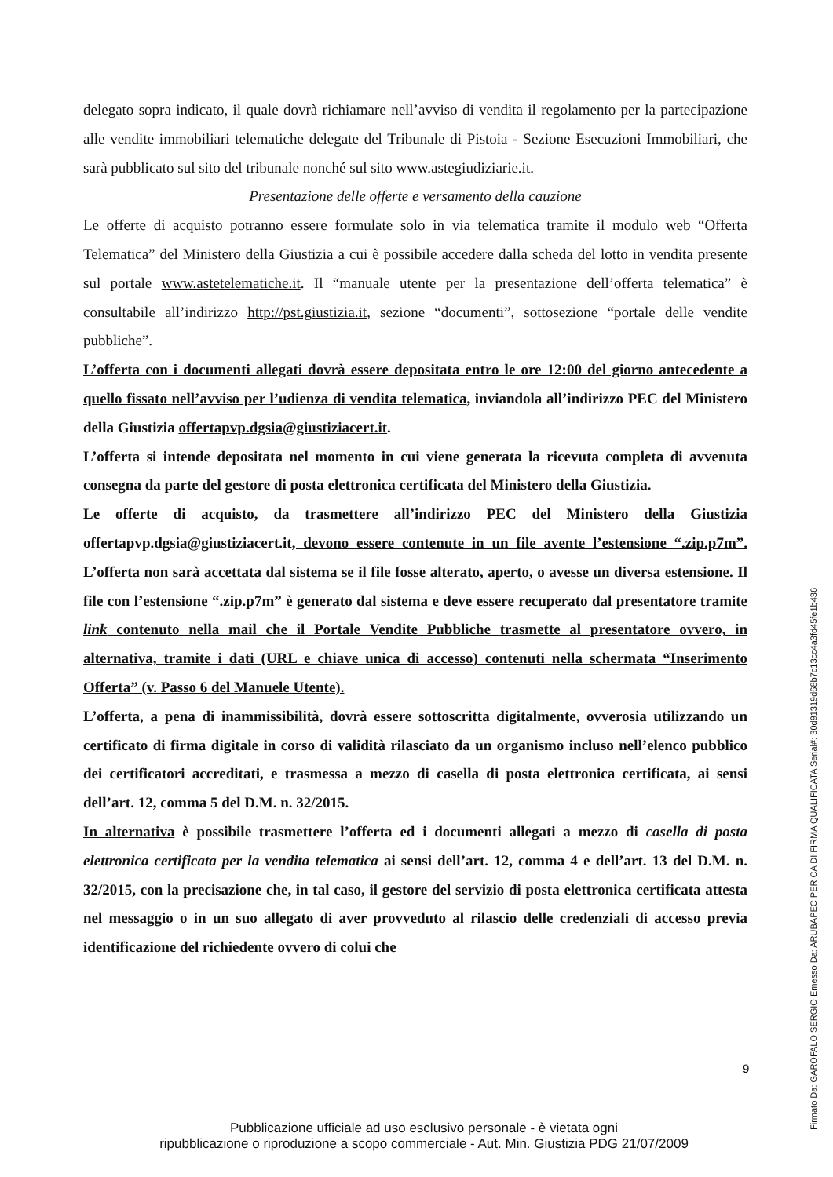delegato sopra indicato, il quale dovrà richiamare nell’avviso di vendita il regolamento per la partecipazione alle vendite immobiliari telematiche delegate del Tribunale di Pistoia - Sezione Esecuzioni Immobiliari, che sarà pubblicato sul sito del tribunale nonché sul sito www.astegiudiziarie.it.
Presentazione delle offerte e versamento della cauzione
Le offerte di acquisto potranno essere formulate solo in via telematica tramite il modulo web “Offerta Telematica” del Ministero della Giustizia a cui è possibile accedere dalla scheda del lotto in vendita presente sul portale www.astetelematiche.it. Il “manuale utente per la presentazione dell’offerta telematica” è consultabile all’indirizzo http://pst.giustizia.it, sezione “documenti”, sottosezione “portale delle vendite pubbliche”.
L’offerta con i documenti allegati dovrà essere depositata entro le ore 12:00 del giorno antecedente a quello fissato nell’avviso per l’udienza di vendita telematica, inviandola all’indirizzo PEC del Ministero della Giustizia offertapvp.dgsia@giustiziacert.it.
L’offerta si intende depositata nel momento in cui viene generata la ricevuta completa di avvenuta consegna da parte del gestore di posta elettronica certificata del Ministero della Giustizia.
Le offerte di acquisto, da trasmettere all’indirizzo PEC del Ministero della Giustizia offertapvp.dgsia@giustiziacert.it, devono essere contenute in un file avente l’estensione “.zip.p7m”. L’offerta non sarà accettata dal sistema se il file fosse alterato, aperto, o avesse un diversa estensione. Il file con l’estensione “.zip.p7m” è generato dal sistema e deve essere recuperato dal presentatore tramite link contenuto nella mail che il Portale Vendite Pubbliche trasmette al presentatore ovvero, in alternativa, tramite i dati (URL e chiave unica di accesso) contenuti nella schermata “Inserimento Offerta” (v. Passo 6 del Manuele Utente).
L’offerta, a pena di inammissibilità, dovrà essere sottoscritta digitalmente, ovverosia utilizzando un certificato di firma digitale in corso di validità rilasciato da un organismo incluso nell’elenco pubblico dei certificatori accreditati, e trasmessa a mezzo di casella di posta elettronica certificata, ai sensi dell’art. 12, comma 5 del D.M. n. 32/2015.
In alternativa è possibile trasmettere l’offerta ed i documenti allegati a mezzo di casella di posta elettronica certificata per la vendita telematica ai sensi dell’art. 12, comma 4 e dell’art. 13 del D.M. n. 32/2015, con la precisazione che, in tal caso, il gestore del servizio di posta elettronica certificata attesta nel messaggio o in un suo allegato di aver provveduto al rilascio delle credenziali di accesso previa identificazione del richiedente ovvero di colui che
9
Pubblicazione ufficiale ad uso esclusivo personale - è vietata ogni
ripubblicazione o riproduzione a scopo commerciale - Aut. Min. Giustizia PDG 21/07/2009
Firmato Da: GAROFALO SERGIO Emesso Da: ARUBAPEC PER CA DI FIRMA QUALIFICATA Serial#: 30d91319d68b7c13cc4a3fd45fe1b436